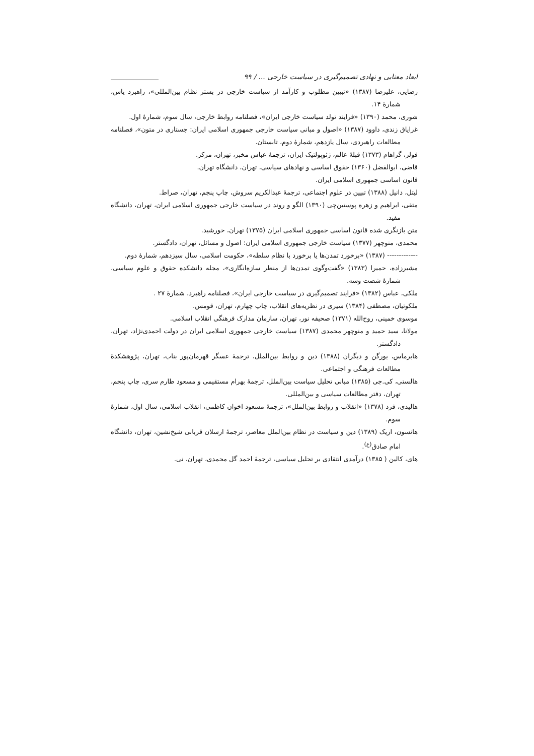ابعاد معنایی و نهادی تصمیم‌گیری در سیاست خارجی ... / ۹۹
رضایی، علیرضا (۱۳۸۷) «تبیین مطلوب و کارآمد از سیاست خارجی در بستر نظام بین‌المللی»، راهبرد یاس، شمارهٔ ۱۴.
شوری، محمد (۱۳۹۰) «فرایند تولد سیاست خارجی ایران»، فصلنامه روابط خارجی، سال سوم، شمارهٔ اول.
غرایاق زندی، داوود (۱۳۸۷) «اصول و مبانی سیاست خارجی جمهوری اسلامی ایران: جستاری در متون»، فصلنامه مطالعات راهبردی، سال یازدهم، شمارهٔ دوم، تابستان.
فولر، گراهام (۱۳۷۳) قبلهٔ عالم، ژئوپولتیک ایران، ترجمهٔ عباس مخبر، تهران، مرکز.
قاضی، ابوالفضل (۱۳۶۰) حقوق اساسی و نهادهای سیاسی، تهران، دانشگاه تهران.
قانون اساسی جمهوری اسلامی ایران.
لیتل، دانیل (۱۳۸۸) تبیین در علوم اجتماعی، ترجمهٔ عبدالکریم سروش، چاپ پنجم، تهران، صراط.
متقی، ابراهیم و زهره پوستین‌چی (۱۳۹۰) الگو و روند در سیاست خارجی جمهوری اسلامی ایران، تهران، دانشگاه مفید.
متن بازنگری شده قانون اساسی جمهوری اسلامی ایران (۱۳۷۵) تهران، خورشید.
محمدی، منوچهر (۱۳۷۷) سیاست خارجی جمهوری اسلامی ایران: اصول و مسائل، تهران، دادگستر.
------------- (۱۳۸۷) «برخورد تمدن‌ها یا برخورد با نظام سلطه»، حکومت اسلامی، سال سیزدهم، شمارهٔ دوم.
مشیرزاده، حمیرا (۱۳۸۳) «گفت‌وگوی تمدن‌ها از منظر سازه‌انگاری»، مجله دانشکده حقوق و علوم سیاسی، شمارهٔ شصت وسه.
ملکی، عباس (۱۳۸۲) «فرایند تصمیم‌گیری در سیاست خارجی ایران»، فصلنامه راهبرد، شمارهٔ ۲۷ .
ملکوتیان، مصطفی (۱۳۸۴) سیری در نظریه‌های انقلاب، چاپ چهارم، تهران، قومس.
موسوی خمینی، روح‌الله (۱۳۷۱) صحیفه نور، تهران، سازمان مدارک فرهنگی انقلاب اسلامی.
مولانا، سید حمید و منوچهر محمدی (۱۳۸۷) سیاست خارجی جمهوری اسلامی ایران در دولت احمدی‌نژاد، تهران، دادگستر.
هابرماس، یورگن و دیگران (۱۳۸۸) دین و روابط بین‌الملل، ترجمهٔ عسگر قهرمان‌پور بناب، تهران، پژوهشکدهٔ مطالعات فرهنگی و اجتماعی.
هالستی، کی.جی (۱۳۸۵) مبانی تحلیل سیاست بین‌الملل، ترجمهٔ بهرام مستقیمی و مسعود طارم سری، چاپ پنجم، تهران، دفتر مطالعات سیاسی و بین‌المللی.
هالیدی، فرد (۱۳۷۸) «انقلاب و روابط بین‌الملل»، ترجمهٔ مسعود اخوان کاظمی، انقلاب اسلامی، سال اول، شمارهٔ سوم.
هانسون، اریک (۱۳۸۹) دین و سیاست در نظام بین‌الملل معاصر، ترجمهٔ ارسلان قربانی شیخ‌نشین، تهران، دانشگاه امام صادق<sup>(ع)</sup>.
های، کالین ( ۱۳۸۵) درآمدی انتقادی بر تحلیل سیاسی، ترجمهٔ احمد گل محمدی، تهران، نی.